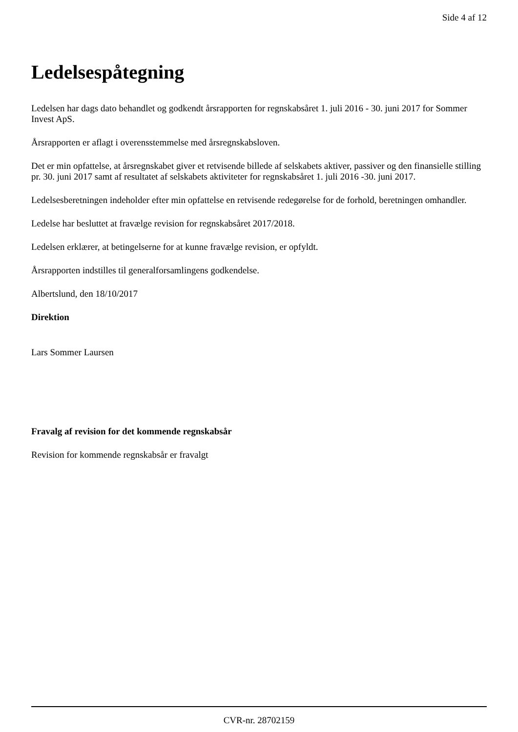Side 4 af 12
Ledelsespåtegning
Ledelsen har dags dato behandlet og godkendt årsrapporten for regnskabsåret 1. juli 2016 - 30. juni 2017 for Sommer Invest ApS.
Årsrapporten er aflagt i overensstemmelse med årsregnskabsloven.
Det er min opfattelse, at årsregnskabet giver et retvisende billede af selskabets aktiver, passiver og den finansielle stilling pr. 30. juni 2017 samt af resultatet af selskabets aktiviteter for regnskabsåret 1. juli 2016 -30. juni 2017.
Ledelsesberetningen indeholder efter min opfattelse en retvisende redegørelse for de forhold, beretningen omhandler.
Ledelse har besluttet at fravælge revision for regnskabsåret 2017/2018.
Ledelsen erklærer, at betingelserne for at kunne fravælge revision, er opfyldt.
Årsrapporten indstilles til generalforsamlingens godkendelse.
Albertslund, den 18/10/2017
Direktion
Lars Sommer Laursen
Fravalg af revision for det kommende regnskabsår
Revision for kommende regnskabsår er fravalgt
CVR-nr. 28702159